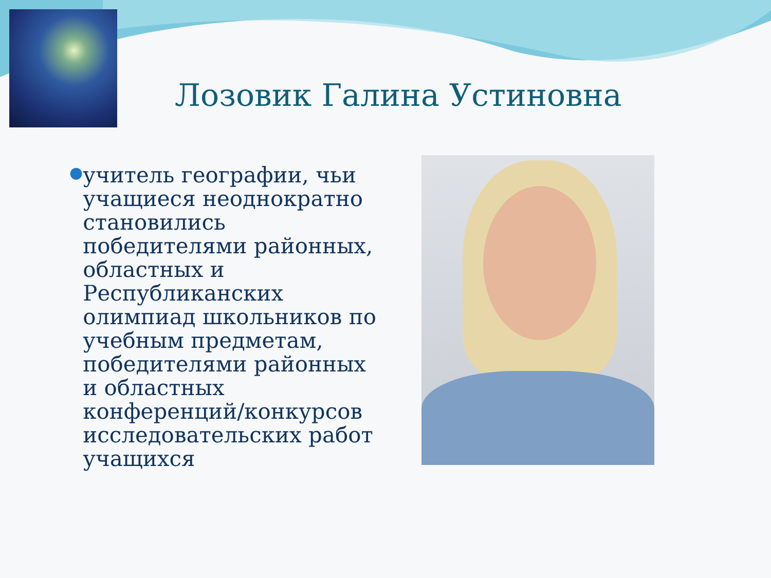Лозовик Галина Устиновна
●
учитель географии, чьи учащиеся неоднократно становились победителями районных, областных и Республиканских олимпиад школьников по учебным предметам, победителями районных и областных конференций/конкурсов исследовательских работ учащихся